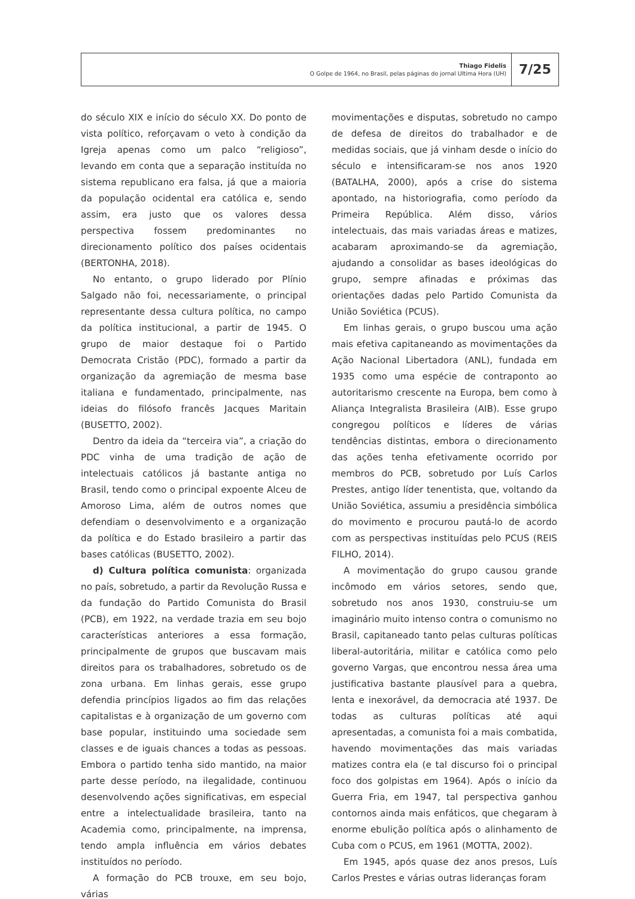Thiago Fidelis
O Golpe de 1964, no Brasil, pelas páginas do jornal Ultima Hora (UH)
7/25
do século XIX e início do século XX. Do ponto de vista político, reforçavam o veto à condição da Igreja apenas como um palco “religioso”, levando em conta que a separação instituída no sistema republicano era falsa, já que a maioria da população ocidental era católica e, sendo assim, era justo que os valores dessa perspectiva fossem predominantes no direcionamento político dos países ocidentais (BERTONHA, 2018).
No entanto, o grupo liderado por Plínio Salgado não foi, necessariamente, o principal representante dessa cultura política, no campo da política institucional, a partir de 1945. O grupo de maior destaque foi o Partido Democrata Cristão (PDC), formado a partir da organização da agremiação de mesma base italiana e fundamentado, principalmente, nas ideias do filósofo francês Jacques Maritain (BUSETTO, 2002).
Dentro da ideia da “terceira via”, a criação do PDC vinha de uma tradição de ação de intelectuais católicos já bastante antiga no Brasil, tendo como o principal expoente Alceu de Amoroso Lima, além de outros nomes que defendiam o desenvolvimento e a organização da política e do Estado brasileiro a partir das bases católicas (BUSETTO, 2002).
d) Cultura política comunista: organizada no país, sobretudo, a partir da Revolução Russa e da fundação do Partido Comunista do Brasil (PCB), em 1922, na verdade trazia em seu bojo características anteriores a essa formação, principalmente de grupos que buscavam mais direitos para os trabalhadores, sobretudo os de zona urbana. Em linhas gerais, esse grupo defendia princípios ligados ao fim das relações capitalistas e à organização de um governo com base popular, instituindo uma sociedade sem classes e de iguais chances a todas as pessoas. Embora o partido tenha sido mantido, na maior parte desse período, na ilegalidade, continuou desenvolvendo ações significativas, em especial entre a intelectualidade brasileira, tanto na Academia como, principalmente, na imprensa, tendo ampla influência em vários debates instituídos no período.
A formação do PCB trouxe, em seu bojo, várias
movimentações e disputas, sobretudo no campo de defesa de direitos do trabalhador e de medidas sociais, que já vinham desde o início do século e intensificaram-se nos anos 1920 (BATALHA, 2000), após a crise do sistema apontado, na historiografia, como período da Primeira República. Além disso, vários intelectuais, das mais variadas áreas e matizes, acabaram aproximando-se da agremiação, ajudando a consolidar as bases ideológicas do grupo, sempre afinadas e próximas das orientações dadas pelo Partido Comunista da União Soviética (PCUS).
Em linhas gerais, o grupo buscou uma ação mais efetiva capitaneando as movimentações da Ação Nacional Libertadora (ANL), fundada em 1935 como uma espécie de contraponto ao autoritarismo crescente na Europa, bem como à Aliança Integralista Brasileira (AIB). Esse grupo congregou políticos e líderes de várias tendências distintas, embora o direcionamento das ações tenha efetivamente ocorrido por membros do PCB, sobretudo por Luís Carlos Prestes, antigo líder tenentista, que, voltando da União Soviética, assumiu a presidência simbólica do movimento e procurou pautá-lo de acordo com as perspectivas instituídas pelo PCUS (REIS FILHO, 2014).
A movimentação do grupo causou grande incômodo em vários setores, sendo que, sobretudo nos anos 1930, construiu-se um imaginário muito intenso contra o comunismo no Brasil, capitaneado tanto pelas culturas políticas liberal-autoritária, militar e católica como pelo governo Vargas, que encontrou nessa área uma justificativa bastante plausível para a quebra, lenta e inexorável, da democracia até 1937. De todas as culturas políticas até aqui apresentadas, a comunista foi a mais combatida, havendo movimentações das mais variadas matizes contra ela (e tal discurso foi o principal foco dos golpistas em 1964). Após o início da Guerra Fria, em 1947, tal perspectiva ganhou contornos ainda mais enfáticos, que chegaram à enorme ebulição política após o alinhamento de Cuba com o PCUS, em 1961 (MOTTA, 2002).
Em 1945, após quase dez anos presos, Luís Carlos Prestes e várias outras lideranças foram